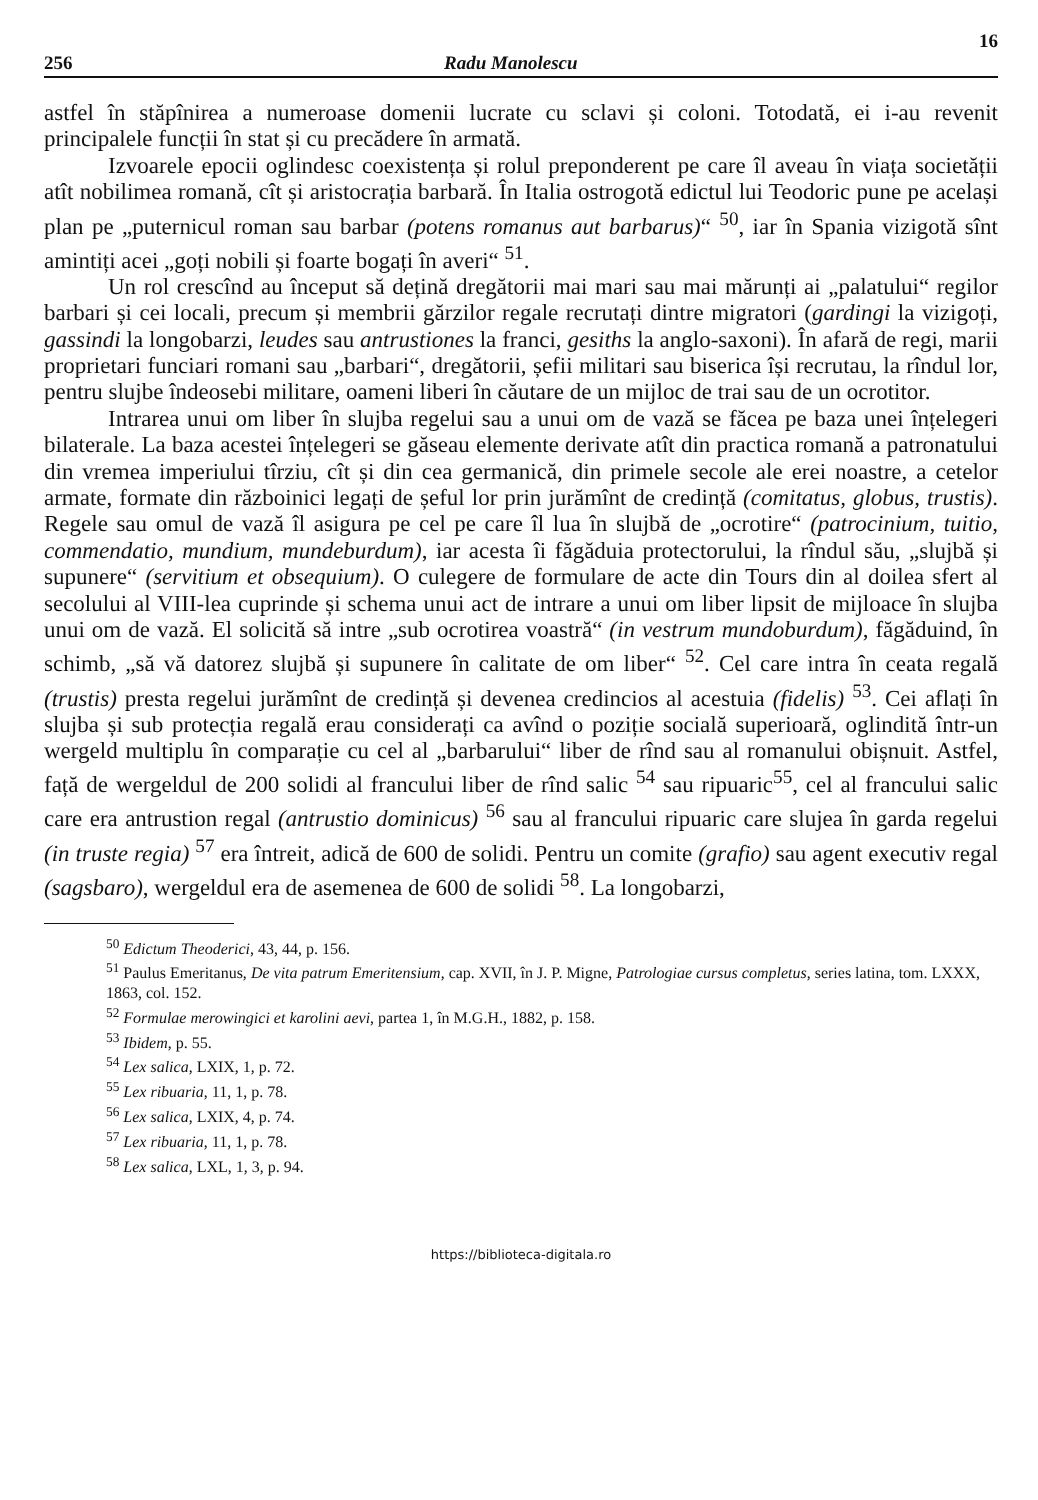16
256 Radu Manolescu
astfel în stăpînirea a numeroase domenii lucrate cu sclavi și coloni. Totodată, ei i-au revenit principalele funcții în stat și cu precădere în armată.
Izvoarele epocii oglindesc coexistența și rolul preponderent pe care îl aveau în viața societății atît nobilimea romană, cît și aristocrația barbară. În Italia ostrogotă edictul lui Teodoric pune pe același plan pe „puternicul roman sau barbar (potens romanus aut barbarus)“ <sup>50</sup>, iar în Spania vizigotă sînt amintiți acei „goți nobili și foarte bogați în averi“ <sup>51</sup>.
Un rol crescînd au început să dețină dregătorii mai mari sau mai mărunți ai „palatului“ regilor barbari și cei locali, precum și membrii gărzilor regale recrutați dintre migratori (gardingi la vizigoți, gassindi la longobarzi, leudes sau antrustiones la franci, gesiths la anglo-saxoni). În afară de regi, marii proprietari funciari romani sau „barbari“, dregătorii, șefii militari sau biserica își recrutau, la rîndul lor, pentru slujbe îndeosebi militare, oameni liberi în căutare de un mijloc de trai sau de un ocrotitor.
Intrarea unui om liber în slujba regelui sau a unui om de vază se făcea pe baza unei înțelegeri bilaterale. La baza acestei înțelegeri se găseau elemente derivate atît din practica romană a patronatului din vremea imperiului tîrziu, cît și din cea germanică, din primele secole ale erei noastre, a cetelor armate, formate din războinici legați de șeful lor prin jurămînt de credință (comitatus, globus, trustis). Regele sau omul de vază îl asigura pe cel pe care îl lua în slujbă de „ocrotire“ (patrocinium, tuitio, commendatio, mundium, mundeburdum), iar acesta îi făgăduia protectorului, la rîndul său, „slujbă și supunere“ (servitium et obsequium). O culegere de formulare de acte din Tours din al doilea sfert al secolului al VIII-lea cuprinde și schema unui act de intrare a unui om liber lipsit de mijloace în slujba unui om de vază. El solicită să intre „sub ocrotirea voastră“ (in vestrum mundoburdum), făgăduind, în schimb, „să vă datorez slujbă și supunere în calitate de om liber“ <sup>52</sup>. Cel care intra în ceata regală (trustis) presta regelui jurămînt de credință și devenea credincios al acestuia (fidelis) <sup>53</sup>. Cei aflați în slujba și sub protecția regală erau considerați ca avînd o poziție socială superioară, oglindită într-un wergeld multiplu în comparație cu cel al „barbarului“ liber de rînd sau al romanului obișnuit. Astfel, față de wergeldul de 200 solidi al francului liber de rînd salic <sup>54</sup> sau ripuaric<sup>55</sup>, cel al francului salic care era antrustion regal (antrustio dominicus) <sup>56</sup> sau al francului ripuaric care slujea în garda regelui (in truste regia) <sup>57</sup> era întreit, adică de 600 de solidi. Pentru un comite (grafio) sau agent executiv regal (sagsbaro), wergeldul era de asemenea de 600 de solidi <sup>58</sup>. La longobarzi,
<sup>50</sup> Edictum Theoderici, 43, 44, p. 156.
<sup>51</sup> Paulus Emeritanus, De vita patrum Emeritensium, cap. XVII, în J. P. Migne, Patrologiae cursus completus, series latina, tom. LXXX, 1863, col. 152.
<sup>52</sup> Formulae merowingici et karolini aevi, partea 1, în M.G.H., 1882, p. 158.
<sup>53</sup> Ibidem, p. 55.
<sup>54</sup> Lex salica, LXIX, 1, p. 72.
<sup>55</sup> Lex ribuaria, 11, 1, p. 78.
<sup>56</sup> Lex salica, LXIX, 4, p. 74.
<sup>57</sup> Lex ribuaria, 11, 1, p. 78.
<sup>58</sup> Lex salica, LXL, 1, 3, p. 94.
https://biblioteca-digitala.ro